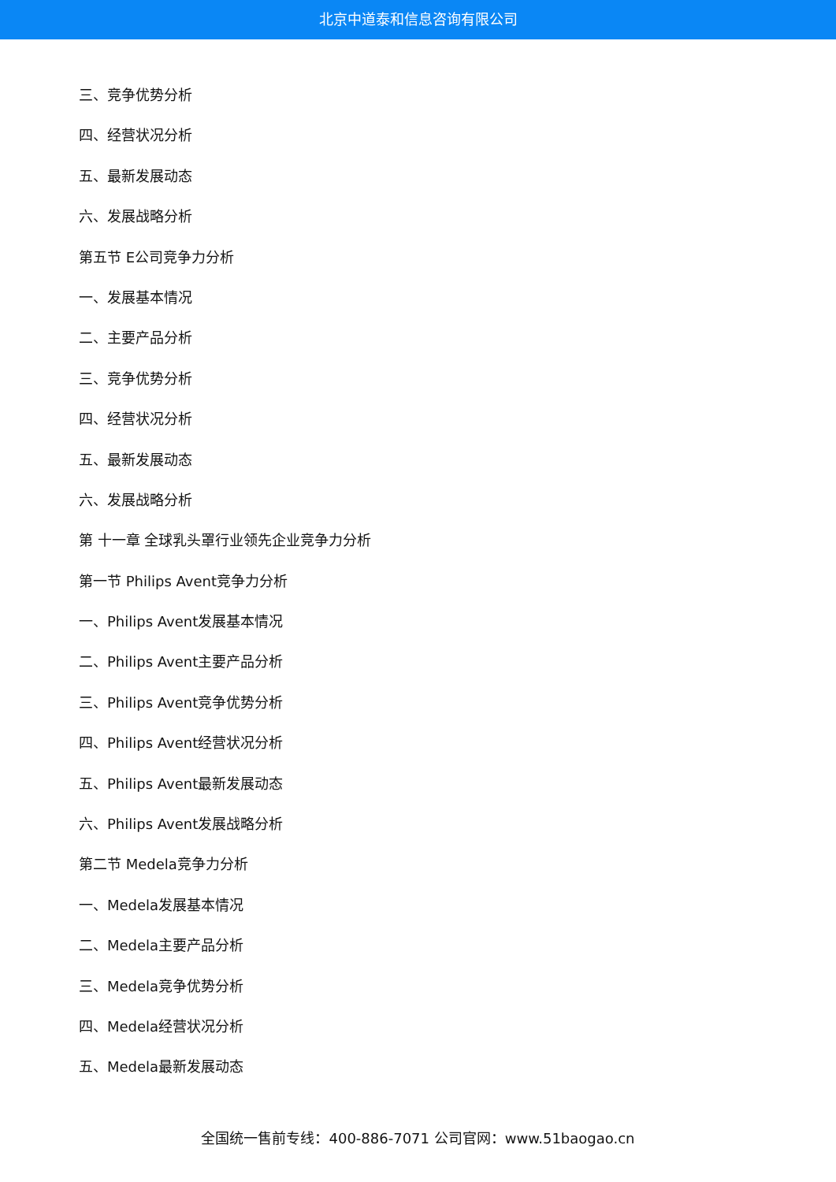北京中道泰和信息咨询有限公司
三、竞争优势分析
四、经营状况分析
五、最新发展动态
六、发展战略分析
第五节 E公司竞争力分析
一、发展基本情况
二、主要产品分析
三、竞争优势分析
四、经营状况分析
五、最新发展动态
六、发展战略分析
第 十一章 全球乳头罩行业领先企业竞争力分析
第一节 Philips Avent竞争力分析
一、Philips Avent发展基本情况
二、Philips Avent主要产品分析
三、Philips Avent竞争优势分析
四、Philips Avent经营状况分析
五、Philips Avent最新发展动态
六、Philips Avent发展战略分析
第二节 Medela竞争力分析
一、Medela发展基本情况
二、Medela主要产品分析
三、Medela竞争优势分析
四、Medela经营状况分析
五、Medela最新发展动态
全国统一售前专线：400-886-7071 公司官网：www.51baogao.cn